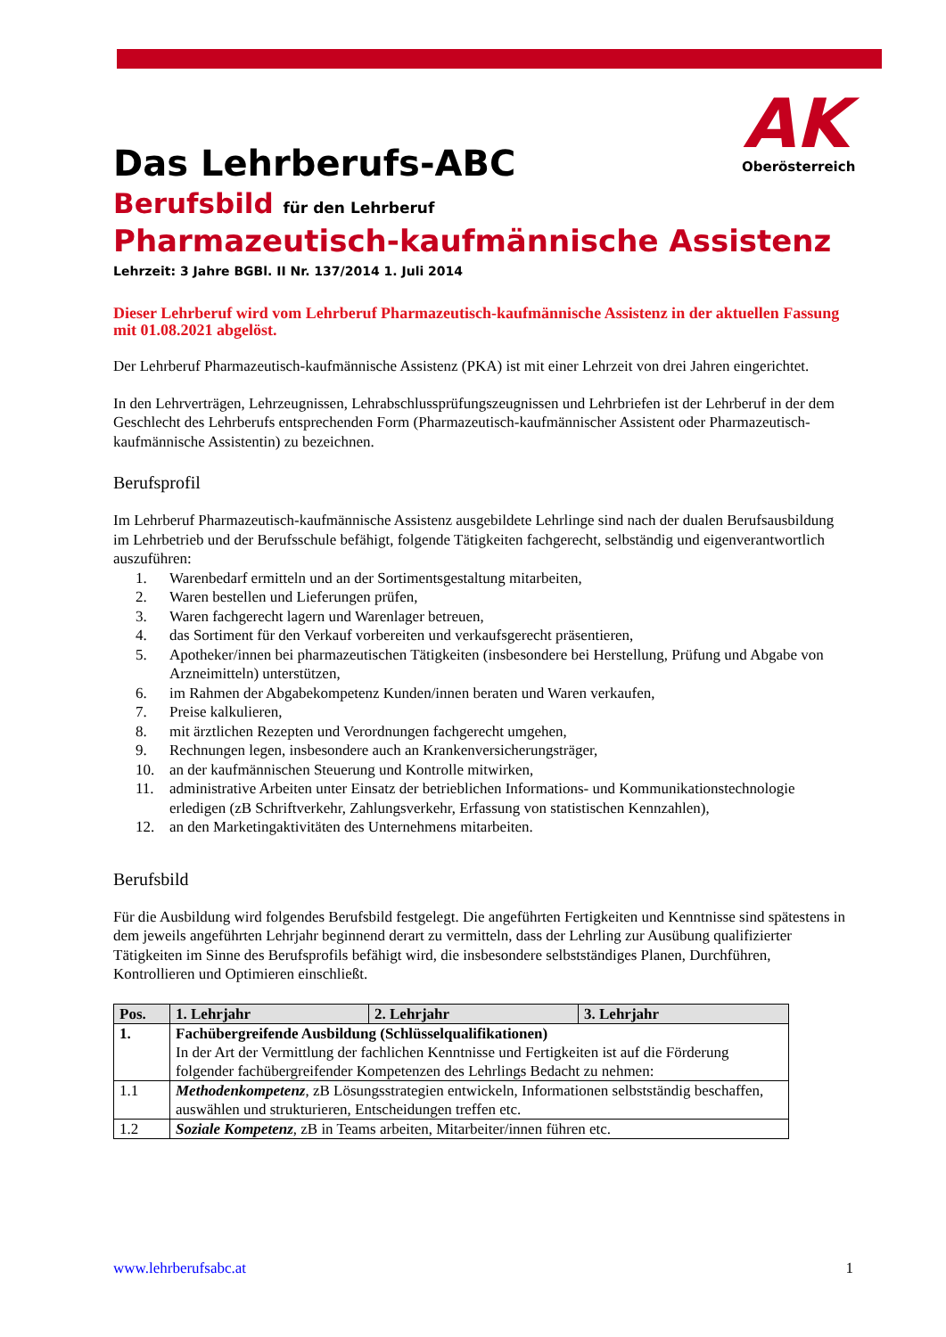AK
Oberösterreich
Das Lehrberufs-ABC
Berufsbild für den Lehrberuf
Pharmazeutisch-kaufmännische Assistenz
Lehrzeit: 3 Jahre BGBl. II Nr. 137/2014 1. Juli 2014
Dieser Lehrberuf wird vom Lehrberuf Pharmazeutisch-kaufmännische Assistenz in der aktuellen Fassung mit 01.08.2021 abgelöst.
Der Lehrberuf Pharmazeutisch-kaufmännische Assistenz (PKA) ist mit einer Lehrzeit von drei Jahren eingerichtet.
In den Lehrverträgen, Lehrzeugnissen, Lehrabschlussprüfungszeugnissen und Lehrbriefen ist der Lehrberuf in der dem Geschlecht des Lehrberufs entsprechenden Form (Pharmazeutisch-kaufmännischer Assistent oder Pharmazeutisch-kaufmännische Assistentin) zu bezeichnen.
Berufsprofil
Im Lehrberuf Pharmazeutisch-kaufmännische Assistenz ausgebildete Lehrlinge sind nach der dualen Berufsausbildung im Lehrbetrieb und der Berufsschule befähigt, folgende Tätigkeiten fachgerecht, selbständig und eigenverantwortlich auszuführen:
1. Warenbedarf ermitteln und an der Sortimentsgestaltung mitarbeiten,
2. Waren bestellen und Lieferungen prüfen,
3. Waren fachgerecht lagern und Warenlager betreuen,
4. das Sortiment für den Verkauf vorbereiten und verkaufsgerecht präsentieren,
5. Apotheker/innen bei pharmazeutischen Tätigkeiten (insbesondere bei Herstellung, Prüfung und Abgabe von Arzneimitteln) unterstützen,
6. im Rahmen der Abgabekompetenz Kunden/innen beraten und Waren verkaufen,
7. Preise kalkulieren,
8. mit ärztlichen Rezepten und Verordnungen fachgerecht umgehen,
9. Rechnungen legen, insbesondere auch an Krankenversicherungsträger,
10. an der kaufmännischen Steuerung und Kontrolle mitwirken,
11. administrative Arbeiten unter Einsatz der betrieblichen Informations- und Kommunikationstechnologie erledigen (zB Schriftverkehr, Zahlungsverkehr, Erfassung von statistischen Kennzahlen),
12. an den Marketingaktivitäten des Unternehmens mitarbeiten.
Berufsbild
Für die Ausbildung wird folgendes Berufsbild festgelegt. Die angeführten Fertigkeiten und Kenntnisse sind spätestens in dem jeweils angeführten Lehrjahr beginnend derart zu vermitteln, dass der Lehrling zur Ausübung qualifizierter Tätigkeiten im Sinne des Berufsprofils befähigt wird, die insbesondere selbstständiges Planen, Durchführen, Kontrollieren und Optimieren einschließt.
| Pos. | 1. Lehrjahr | 2. Lehrjahr | 3. Lehrjahr |
| --- | --- | --- | --- |
| 1. | Fachübergreifende Ausbildung (Schlüsselqualifikationen) In der Art der Vermittlung der fachlichen Kenntnisse und Fertigkeiten ist auf die Förderung folgender fachübergreifender Kompetenzen des Lehrlings Bedacht zu nehmen: | | |
| 1.1 | Methodenkompetenz , zB Lösungsstrategien entwickeln, Informationen selbstständig beschaffen, auswählen und strukturieren, Entscheidungen treffen etc. | | |
| 1.2 | Soziale Kompetenz , zB in Teams arbeiten, Mitarbeiter/innen führen etc. | | |
www.lehrberufsabc.at 1